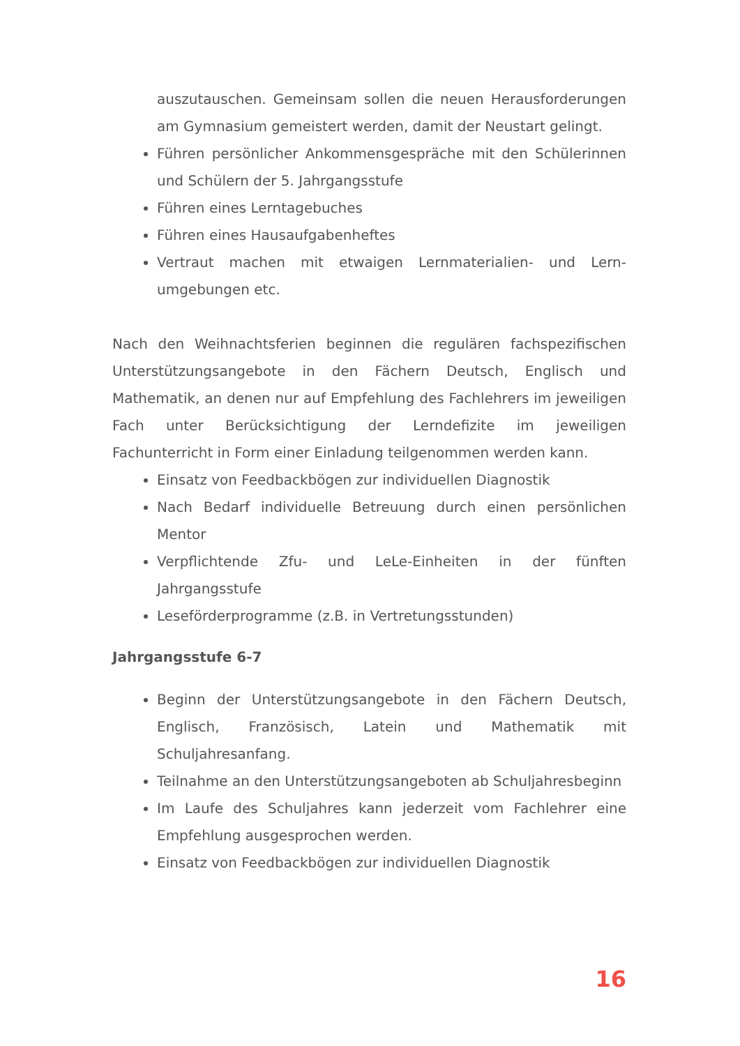auszutauschen. Gemeinsam sollen die neuen Heraus­forderungen am Gymnasium gemeistert werden, damit der Neustart gelingt.
Führen persönlicher Ankommensgespräche mit den Schülerinnen und Schülern der 5. Jahrgangsstufe
Führen eines Lerntagebuches
Führen eines Hausaufgabenheftes
Vertraut machen mit etwaigen Lernmaterialien- und Lern­umgebungen etc.
Nach den Weihnachtsferien beginnen die regulären fachspezifischen Unterstützungsangebote in den Fächern Deutsch, Englisch und Mathematik, an denen nur auf Empfehlung des Fachlehrers im jeweiligen Fach unter Berücksichtigung der Lerndefizite im jeweiligen Fachunterricht in Form einer Einladung teilgenommen werden kann.
Einsatz von Feedbackbögen zur individuellen Diagnostik
Nach Bedarf individuelle Betreuung durch einen persönlichen Mentor
Verpflichtende Zfu- und LeLe-Einheiten in der fünften Jahrgangsstufe
Leseförderprogramme (z.B. in Vertretungsstunden)
Jahrgangsstufe 6-7
Beginn der Unterstützungsangebote in den Fächern Deutsch, Englisch, Französisch, Latein und Mathematik mit Schuljahresanfang.
Teilnahme an den Unterstützungsangeboten ab Schuljahresbeginn
Im Laufe des Schuljahres kann jederzeit vom Fachlehrer eine Empfehlung ausgesprochen werden.
Einsatz von Feedbackbögen zur individuellen Diagnostik
16